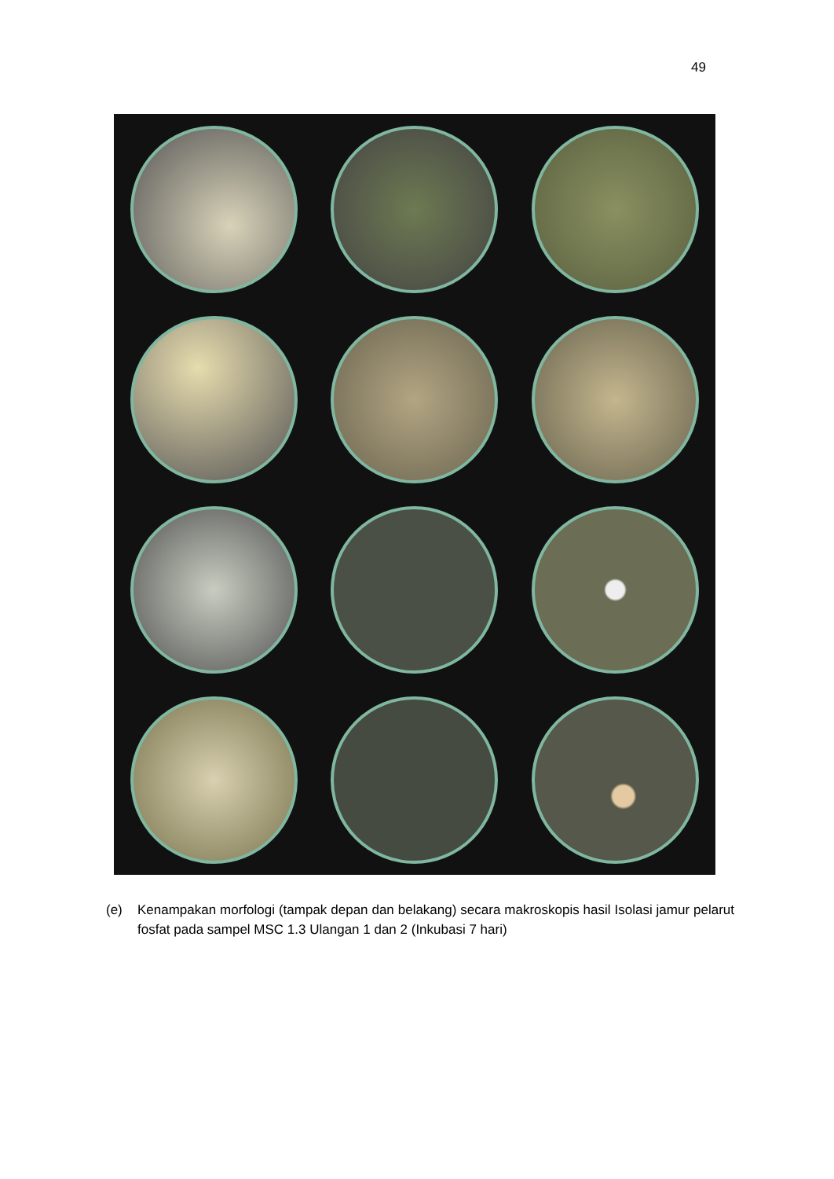49
(e) Kenampakan morfologi (tampak depan dan belakang) secara makroskopis hasil Isolasi jamur pelarut fosfat pada sampel MSC 1.3 Ulangan 1 dan 2 (Inkubasi 7 hari)